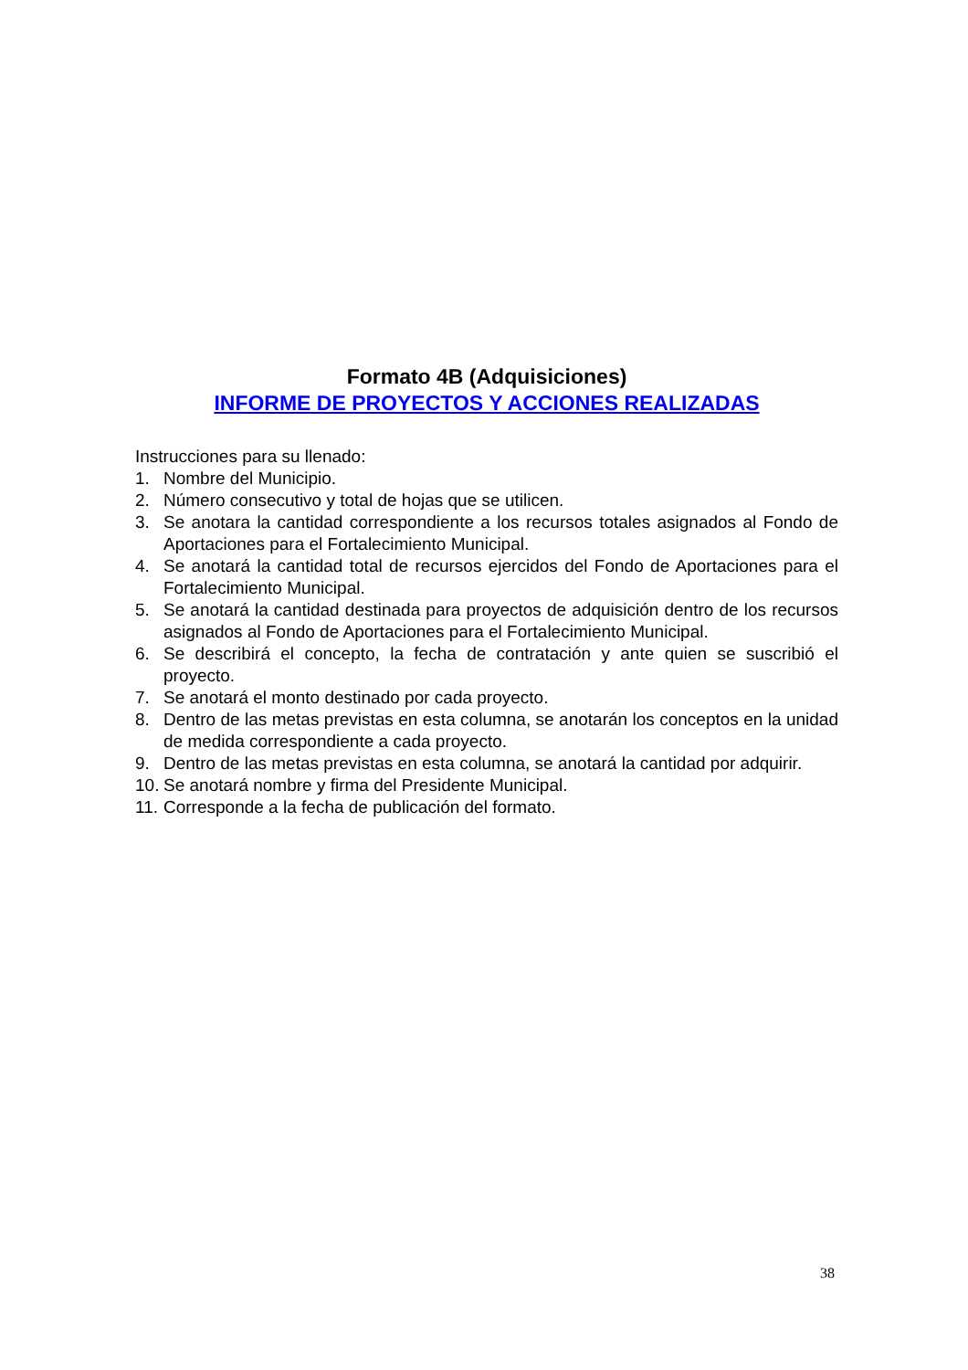Formato 4B (Adquisiciones)
INFORME DE PROYECTOS Y ACCIONES REALIZADAS
Instrucciones para su llenado:
1. Nombre del Municipio.
2. Número consecutivo y total de hojas que se utilicen.
3. Se anotara la cantidad correspondiente a los recursos totales asignados al Fondo de Aportaciones para el Fortalecimiento Municipal.
4. Se anotará la cantidad total de recursos ejercidos del Fondo de Aportaciones para el Fortalecimiento Municipal.
5. Se anotará la cantidad destinada para proyectos de adquisición dentro de los recursos asignados al Fondo de Aportaciones para el Fortalecimiento Municipal.
6. Se describirá el concepto, la fecha de contratación y ante quien se suscribió el proyecto.
7. Se anotará el monto destinado por cada proyecto.
8. Dentro de las metas previstas en esta columna, se anotarán los conceptos en la unidad de medida correspondiente a cada proyecto.
9. Dentro de las metas previstas en esta columna, se anotará la cantidad por adquirir.
10. Se anotará nombre y firma del Presidente Municipal.
11. Corresponde a la fecha de publicación del formato.
38